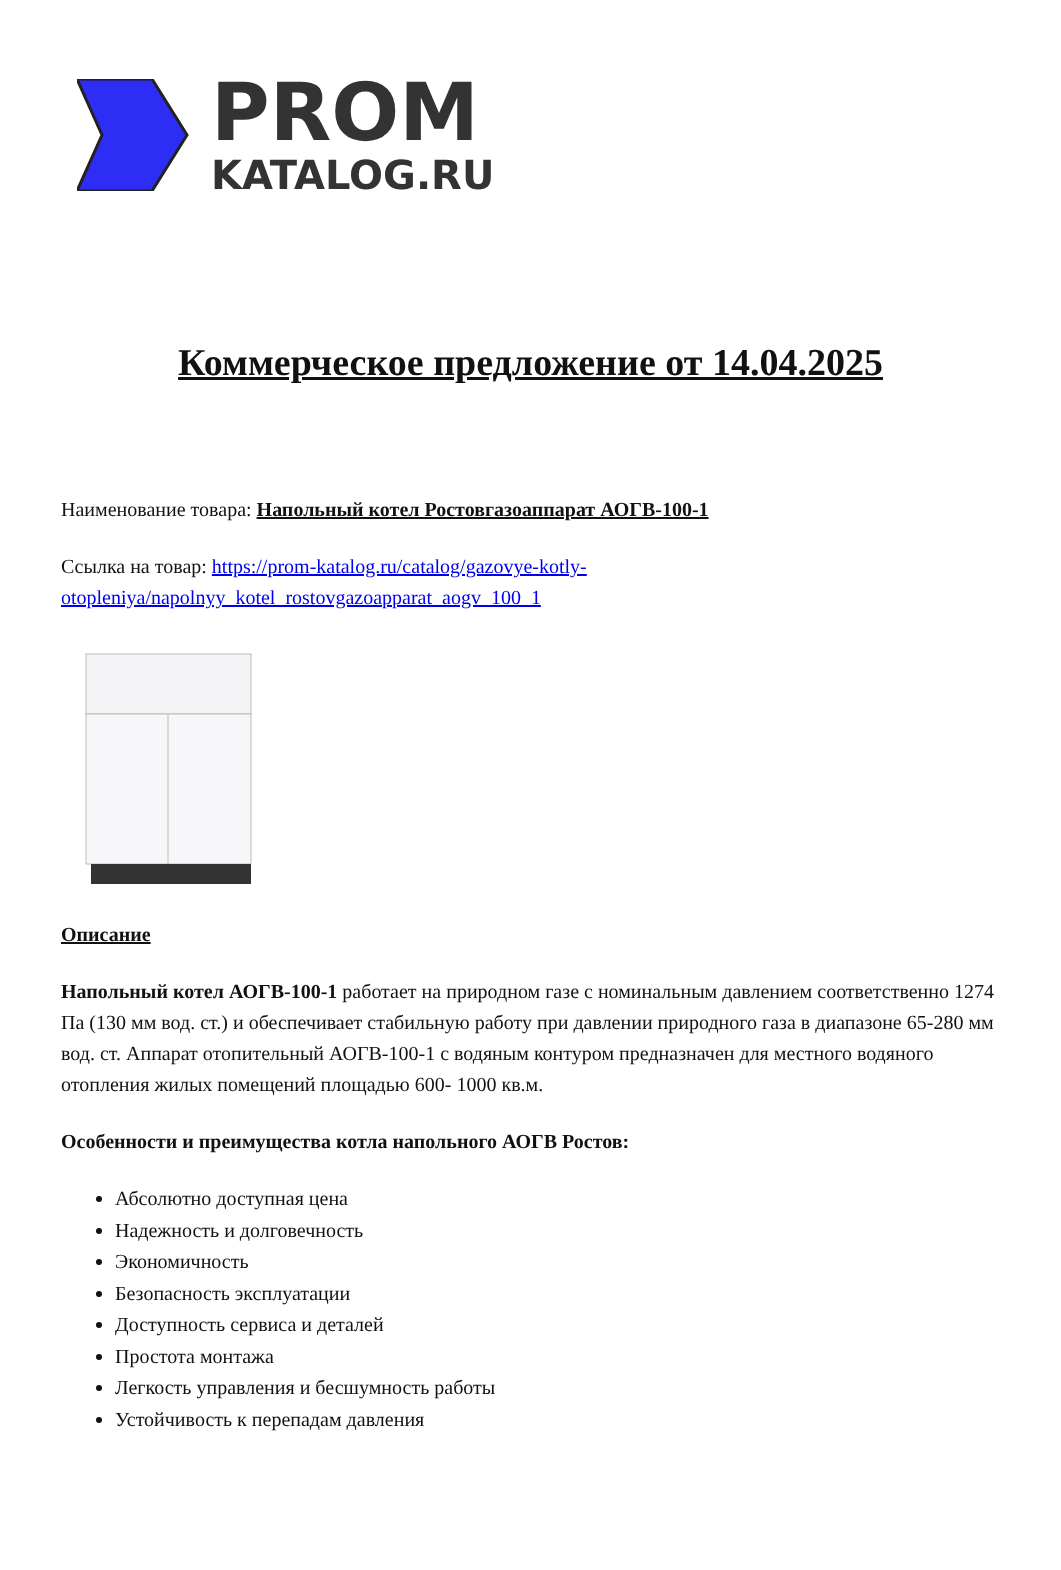PROM
KATALOG.RU
Коммерческое предложение от 14.04.2025
Наименование товара: Напольный котел Ростовгазоаппарат АОГВ-100-1
Ссылка на товар: https://prom-katalog.ru/catalog/gazovye-kotly-otopleniya/napolnyy_kotel_rostovgazoapparat_aogv_100_1
Описание
Напольный котел АОГВ-100-1 работает на природном газе с номинальным давлением соответственно 1274 Па (130 мм вод. ст.) и обеспечивает стабильную работу при давлении природного газа в диапазоне 65-280 мм вод. ст. Аппарат отопительный АОГВ-100-1 с водяным контуром предназначен для местного водяного отопления жилых помещений площадью 600- 1000 кв.м.
Особенности и преимущества котла напольного АОГВ Ростов:
Абсолютно доступная цена
Надежность и долговечность
Экономичность
Безопасность эксплуатации
Доступность сервиса и деталей
Простота монтажа
Легкость управления и бесшумность работы
Устойчивость к перепадам давления